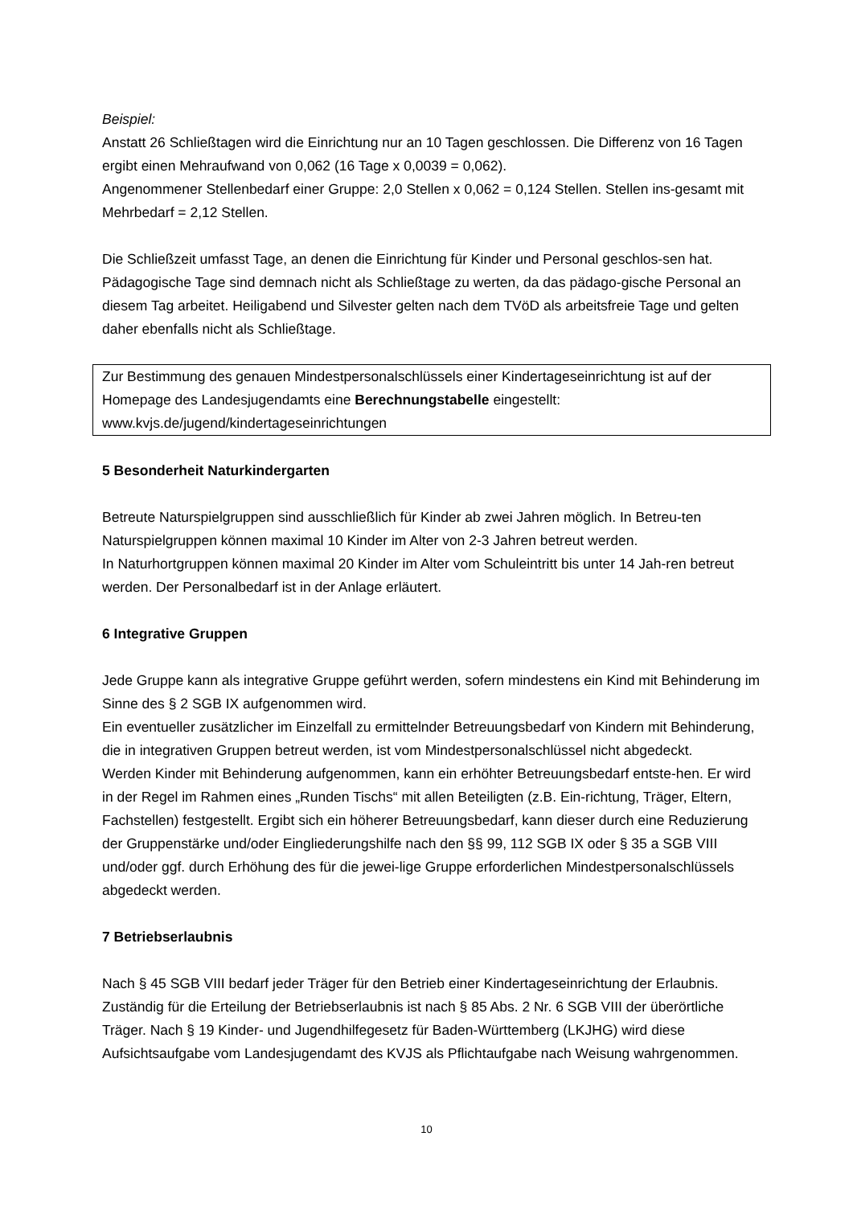Beispiel:
Anstatt 26 Schließtagen wird die Einrichtung nur an 10 Tagen geschlossen. Die Differenz von 16 Tagen ergibt einen Mehraufwand von 0,062 (16 Tage x 0,0039 = 0,062).
Angenommener Stellenbedarf einer Gruppe: 2,0 Stellen x 0,062 = 0,124 Stellen. Stellen ins-gesamt mit Mehrbedarf = 2,12 Stellen.
Die Schließzeit umfasst Tage, an denen die Einrichtung für Kinder und Personal geschlos-sen hat. Pädagogische Tage sind demnach nicht als Schließtage zu werten, da das pädago-gische Personal an diesem Tag arbeitet. Heiligabend und Silvester gelten nach dem TVöD als arbeitsfreie Tage und gelten daher ebenfalls nicht als Schließtage.
Zur Bestimmung des genauen Mindestpersonalschlüssels einer Kindertageseinrichtung ist auf der Homepage des Landesjugendamts eine Berechnungstabelle eingestellt:
www.kvjs.de/jugend/kindertageseinrichtungen
5 Besonderheit Naturkindergarten
Betreute Naturspielgruppen sind ausschließlich für Kinder ab zwei Jahren möglich. In Betreu-ten Naturspielgruppen können maximal 10 Kinder im Alter von 2-3 Jahren betreut werden.
In Naturhortgruppen können maximal 20 Kinder im Alter vom Schuleintritt bis unter 14 Jah-ren betreut werden. Der Personalbedarf ist in der Anlage erläutert.
6 Integrative Gruppen
Jede Gruppe kann als integrative Gruppe geführt werden, sofern mindestens ein Kind mit Behinderung im Sinne des § 2 SGB IX aufgenommen wird.
Ein eventueller zusätzlicher im Einzelfall zu ermittelnder Betreuungsbedarf von Kindern mit Behinderung, die in integrativen Gruppen betreut werden, ist vom Mindestpersonalschlüssel nicht abgedeckt.
Werden Kinder mit Behinderung aufgenommen, kann ein erhöhter Betreuungsbedarf entste-hen. Er wird in der Regel im Rahmen eines „Runden Tischs“ mit allen Beteiligten (z.B. Ein-richtung, Träger, Eltern, Fachstellen) festgestellt. Ergibt sich ein höherer Betreuungsbedarf, kann dieser durch eine Reduzierung der Gruppenstärke und/oder Eingliederungshilfe nach den §§ 99, 112 SGB IX oder § 35 a SGB VIII und/oder ggf. durch Erhöhung des für die jewei-lige Gruppe erforderlichen Mindestpersonalschlüssels abgedeckt werden.
7 Betriebserlaubnis
Nach § 45 SGB VIII bedarf jeder Träger für den Betrieb einer Kindertageseinrichtung der Erlaubnis. Zuständig für die Erteilung der Betriebserlaubnis ist nach § 85 Abs. 2 Nr. 6 SGB VIII der überörtliche Träger. Nach § 19 Kinder- und Jugendhilfegesetz für Baden-Württemberg (LKJHG) wird diese Aufsichtsaufgabe vom Landesjugendamt des KVJS als Pflichtaufgabe nach Weisung wahrgenommen.
10